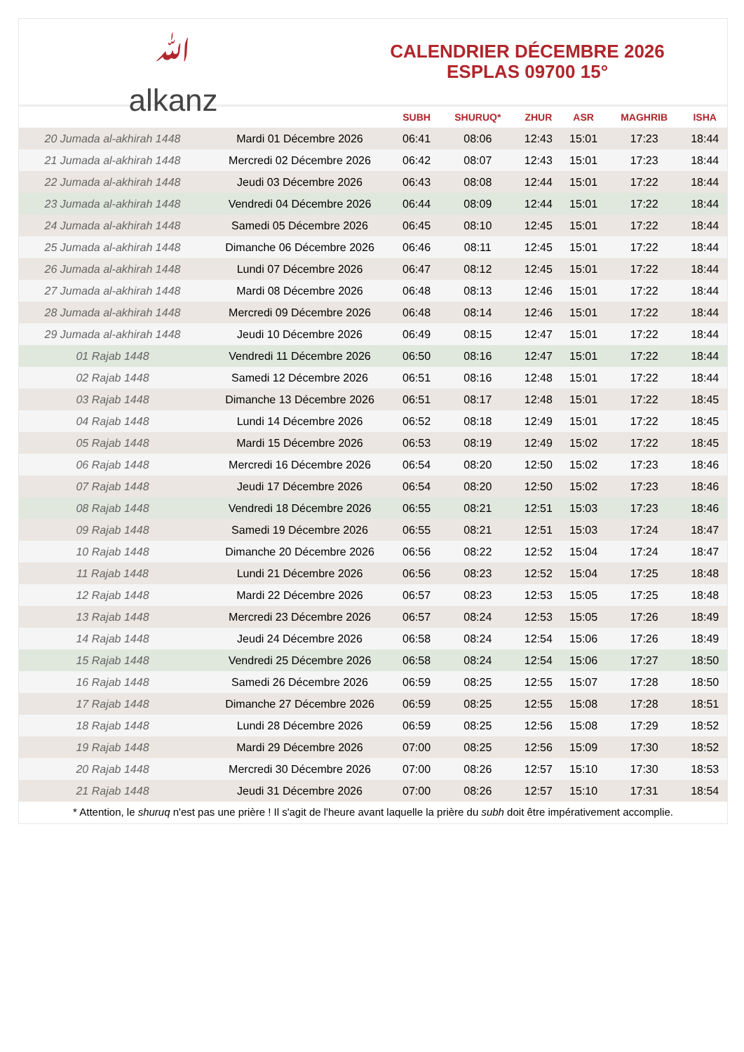﻿ﷲ
alkanz
CALENDRIER DÉCEMBRE 2026
ESPLAS 09700 15°
| | | SUBH | SHURUQ* | ZHUR | ASR | MAGHRIB | ISHA |
| --- | --- | --- | --- | --- | --- | --- | --- |
| 20 Jumada al-akhirah 1448 | Mardi 01 Décembre 2026 | 06:41 | 08:06 | 12:43 | 15:01 | 17:23 | 18:44 |
| 21 Jumada al-akhirah 1448 | Mercredi 02 Décembre 2026 | 06:42 | 08:07 | 12:43 | 15:01 | 17:23 | 18:44 |
| 22 Jumada al-akhirah 1448 | Jeudi 03 Décembre 2026 | 06:43 | 08:08 | 12:44 | 15:01 | 17:22 | 18:44 |
| 23 Jumada al-akhirah 1448 | Vendredi 04 Décembre 2026 | 06:44 | 08:09 | 12:44 | 15:01 | 17:22 | 18:44 |
| 24 Jumada al-akhirah 1448 | Samedi 05 Décembre 2026 | 06:45 | 08:10 | 12:45 | 15:01 | 17:22 | 18:44 |
| 25 Jumada al-akhirah 1448 | Dimanche 06 Décembre 2026 | 06:46 | 08:11 | 12:45 | 15:01 | 17:22 | 18:44 |
| 26 Jumada al-akhirah 1448 | Lundi 07 Décembre 2026 | 06:47 | 08:12 | 12:45 | 15:01 | 17:22 | 18:44 |
| 27 Jumada al-akhirah 1448 | Mardi 08 Décembre 2026 | 06:48 | 08:13 | 12:46 | 15:01 | 17:22 | 18:44 |
| 28 Jumada al-akhirah 1448 | Mercredi 09 Décembre 2026 | 06:48 | 08:14 | 12:46 | 15:01 | 17:22 | 18:44 |
| 29 Jumada al-akhirah 1448 | Jeudi 10 Décembre 2026 | 06:49 | 08:15 | 12:47 | 15:01 | 17:22 | 18:44 |
| 01 Rajab 1448 | Vendredi 11 Décembre 2026 | 06:50 | 08:16 | 12:47 | 15:01 | 17:22 | 18:44 |
| 02 Rajab 1448 | Samedi 12 Décembre 2026 | 06:51 | 08:16 | 12:48 | 15:01 | 17:22 | 18:44 |
| 03 Rajab 1448 | Dimanche 13 Décembre 2026 | 06:51 | 08:17 | 12:48 | 15:01 | 17:22 | 18:45 |
| 04 Rajab 1448 | Lundi 14 Décembre 2026 | 06:52 | 08:18 | 12:49 | 15:01 | 17:22 | 18:45 |
| 05 Rajab 1448 | Mardi 15 Décembre 2026 | 06:53 | 08:19 | 12:49 | 15:02 | 17:22 | 18:45 |
| 06 Rajab 1448 | Mercredi 16 Décembre 2026 | 06:54 | 08:20 | 12:50 | 15:02 | 17:23 | 18:46 |
| 07 Rajab 1448 | Jeudi 17 Décembre 2026 | 06:54 | 08:20 | 12:50 | 15:02 | 17:23 | 18:46 |
| 08 Rajab 1448 | Vendredi 18 Décembre 2026 | 06:55 | 08:21 | 12:51 | 15:03 | 17:23 | 18:46 |
| 09 Rajab 1448 | Samedi 19 Décembre 2026 | 06:55 | 08:21 | 12:51 | 15:03 | 17:24 | 18:47 |
| 10 Rajab 1448 | Dimanche 20 Décembre 2026 | 06:56 | 08:22 | 12:52 | 15:04 | 17:24 | 18:47 |
| 11 Rajab 1448 | Lundi 21 Décembre 2026 | 06:56 | 08:23 | 12:52 | 15:04 | 17:25 | 18:48 |
| 12 Rajab 1448 | Mardi 22 Décembre 2026 | 06:57 | 08:23 | 12:53 | 15:05 | 17:25 | 18:48 |
| 13 Rajab 1448 | Mercredi 23 Décembre 2026 | 06:57 | 08:24 | 12:53 | 15:05 | 17:26 | 18:49 |
| 14 Rajab 1448 | Jeudi 24 Décembre 2026 | 06:58 | 08:24 | 12:54 | 15:06 | 17:26 | 18:49 |
| 15 Rajab 1448 | Vendredi 25 Décembre 2026 | 06:58 | 08:24 | 12:54 | 15:06 | 17:27 | 18:50 |
| 16 Rajab 1448 | Samedi 26 Décembre 2026 | 06:59 | 08:25 | 12:55 | 15:07 | 17:28 | 18:50 |
| 17 Rajab 1448 | Dimanche 27 Décembre 2026 | 06:59 | 08:25 | 12:55 | 15:08 | 17:28 | 18:51 |
| 18 Rajab 1448 | Lundi 28 Décembre 2026 | 06:59 | 08:25 | 12:56 | 15:08 | 17:29 | 18:52 |
| 19 Rajab 1448 | Mardi 29 Décembre 2026 | 07:00 | 08:25 | 12:56 | 15:09 | 17:30 | 18:52 |
| 20 Rajab 1448 | Mercredi 30 Décembre 2026 | 07:00 | 08:26 | 12:57 | 15:10 | 17:30 | 18:53 |
| 21 Rajab 1448 | Jeudi 31 Décembre 2026 | 07:00 | 08:26 | 12:57 | 15:10 | 17:31 | 18:54 |
* Attention, le shuruq n'est pas une prière ! Il s'agit de l'heure avant laquelle la prière du subh doit être impérativement accomplie.